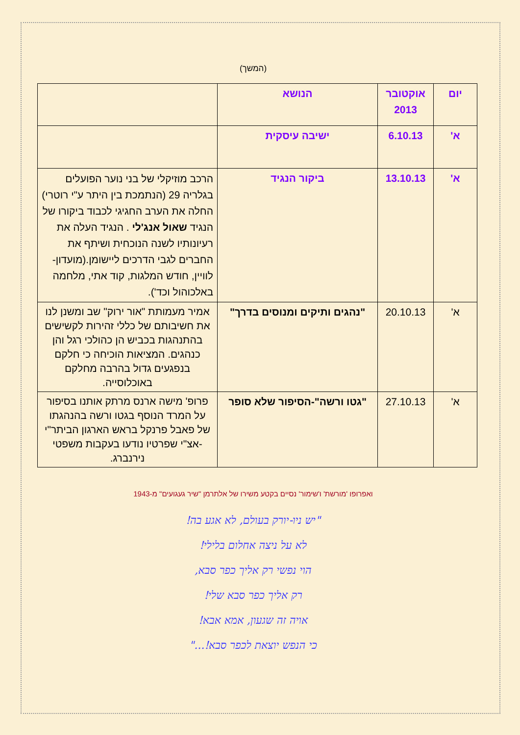(המשך)
| יום | אוקטובר 2013 | הנושא | |
| א' | 6.10.13 | ישיבה עיסקית | |
| א' | 13.10.13 | ביקור הנגיד | הרכב מוזיקלי של בני נוער הפועלים בגלריה 29 (הנתמכת בין היתר ע"י רוטרי) החלה את הערב החגיגי לכבוד ביקורו של הנגיד שאול אנג'לי . הנגיד העלה את רעיונותיו לשנה הנוכחית ושיתף את החברים לגבי הדרכים ליישומן.(מועדון-לוויין, חודש המלגות, קוד אתי, מלחמה באלכוהול וכד'). |
| א' | 20.10.13 | "נהגים ותיקים ומנוסים בדרך" | אמיר מעמותת "אור ירוק" שב ומשנן לנו את חשיבותם של כללי זהירות לקשישים בהתנהגות בכביש הן כהולכי רגל והן כנהגים. המציאות הוכיחה כי חלקם בנפגעים גדול בהרבה מחלקם באוכלוסייה. |
| א' | 27.10.13 | "גטו ורשה"-הסיפור שלא סופר | פרופ' מישה ארנס מרתק אותנו בסיפור על המרד הנוסף בגטו ורשה בהנהגתו של פאבל פרנקל בראש הארגון הביתר"י -אצ"י שפרטיו נודעו בעקבות משפטי נירנברג. |
ואפרופו 'מורשת' ו'שימור' נסיים בקטע משירו של אלתרמן "שיר געגועים" מ-1943
"יש ניו-יורק בעולם, לא אגע בה!
לא על ניצה אחלום בלילי!
הוי נפשי רק אליך כפר סבא,
רק אליך כפר סבא שלי!
אויה זה שגעון, אמא אבא!
כי הנפש יוצאת לכפר סבא!..."